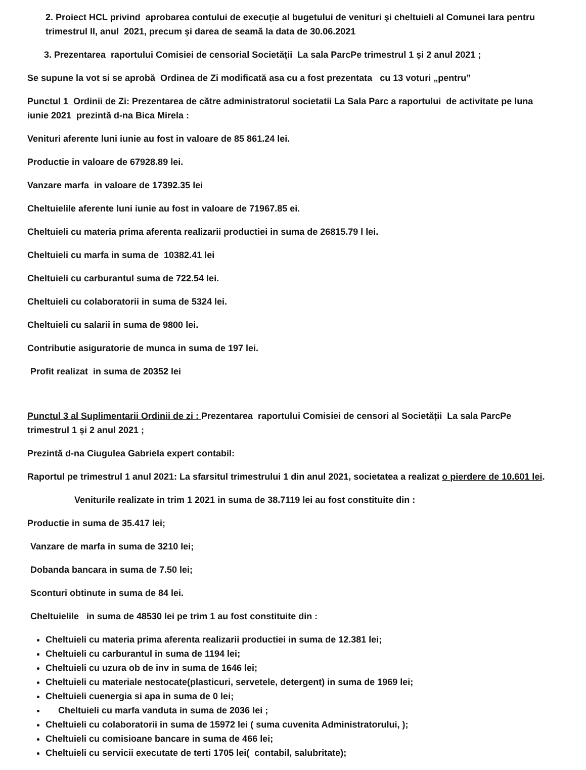2. Proiect HCL privind aprobarea contului de execuţie al bugetului de venituri şi cheltuieli al Comunei Iara pentru trimestrul II, anul 2021, precum şi darea de seamă la data de 30.06.2021
3. Prezentarea raportului Comisiei de censorial Societății La sala ParcPe trimestrul 1 și 2 anul 2021 ;
Se supune la vot si se aprobă Ordinea de Zi modificată asa cu a fost prezentata cu 13 voturi „pentru”
Punctul 1 Ordinii de Zi: Prezentarea de către administratorul societatii La Sala Parc a raportului de activitate pe luna iunie 2021 prezintă d-na Bica Mirela :
Venituri aferente luni iunie au fost in valoare de 85 861.24 lei.
Productie in valoare de 67928.89 lei.
Vanzare marfa in valoare de 17392.35 lei
Cheltuielile aferente luni iunie au fost in valoare de 71967.85 ei.
Cheltuieli cu materia prima aferenta realizarii productiei in suma de 26815.79 l lei.
Cheltuieli cu marfa in suma de 10382.41 lei
Cheltuieli cu carburantul suma de 722.54 lei.
Cheltuieli cu colaboratorii in suma de 5324 lei.
Cheltuieli cu salarii in suma de 9800 lei.
Contributie asiguratorie de munca in suma de 197 lei.
Profit realizat in suma de 20352 lei
Punctul 3 al Suplimentarii Ordinii de zi : Prezentarea raportului Comisiei de censori al Societății La sala ParcPe trimestrul 1 și 2 anul 2021 ;
Prezintă d-na Ciugulea Gabriela expert contabil:
Raportul pe trimestrul 1 anul 2021: La sfarsitul trimestrului 1 din anul 2021, societatea a realizat o pierdere de 10.601 lei.
Veniturile realizate in trim 1 2021 in suma de 38.7119 lei au fost constituite din :
Productie in suma de 35.417 lei;
Vanzare de marfa in suma de 3210 lei;
Dobanda bancara in suma de 7.50 lei;
Sconturi obtinute in suma de 84 lei.
Cheltuielile in suma de 48530 lei pe trim 1 au fost constituite din :
Cheltuieli cu materia prima aferenta realizarii productiei in suma de 12.381 lei;
Cheltuieli cu carburantul in suma de 1194 lei;
Cheltuieli cu uzura ob de inv in suma de 1646 lei;
Cheltuieli cu materiale nestocate(plasticuri, servetele, detergent) in suma de 1969 lei;
Cheltuieli cuenergia si apa in suma de 0 lei;
Cheltuieli cu marfa vanduta in suma de 2036 lei ;
Cheltuieli cu colaboratorii in suma de 15972 lei ( suma cuvenita Administratorului, );
Cheltuieli cu comisioane bancare in suma de 466 lei;
Cheltuieli cu servicii executate de terti 1705 lei( contabil, salubritate);